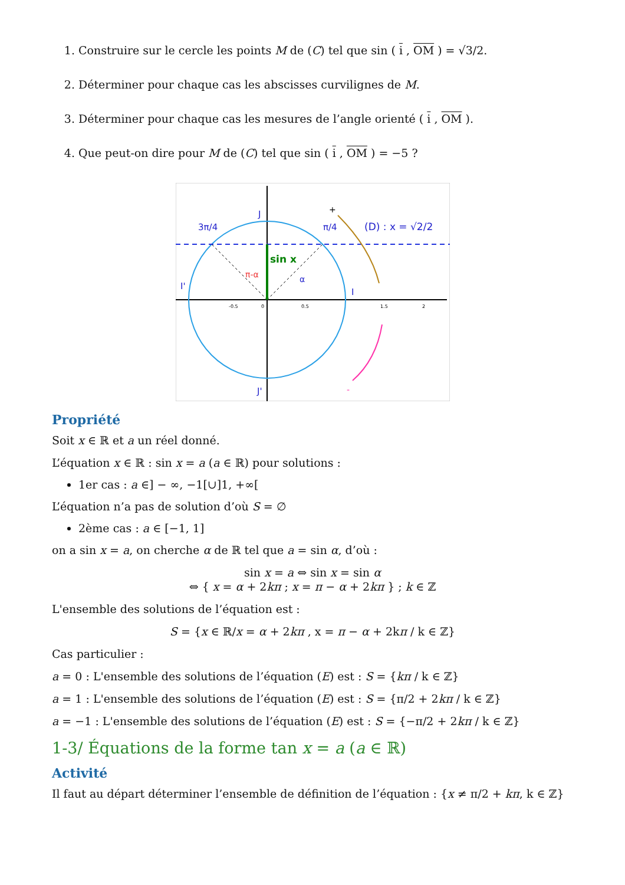1. Construire sur le cercle les points M de (C) tel que sin ( i , OM ) = √3/2.
2. Déterminer pour chaque cas les abscisses curvilignes de M.
3. Déterminer pour chaque cas les mesures de l’angle orienté ( i , OM ).
4. Que peut-on dire pour M de (C) tel que sin ( i , OM ) = −5 ?
sin x
π-α
α
J
J'
I'
I
3π/4
π/4
(D) : x = √2/2
-0.5
0
0.5
1.5
2
+
-
Propriété
Soit x ∈ ℝ et a un réel donné.
L’équation x ∈ ℝ : sin x = a (a ∈ ℝ) pour solutions :
1er cas : a ∈] − ∞, −1[∪]1, +∞[
L’équation n’a pas de solution d’où S = ∅
2ème cas : a ∈ [−1, 1]
on a sin x = a, on cherche α de ℝ tel que a = sin α, d’où :
sin x = a ⇔ sin x = sin α
⇔ { x = α + 2kπ ; x = π − α + 2kπ } ; k ∈ ℤ
L'ensemble des solutions de l’équation est :
S = {x ∈ ℝ/x = α + 2kπ , x = π − α + 2kπ / k ∈ ℤ}
Cas particulier :
a = 0 : L'ensemble des solutions de l’équation (E) est : S = {kπ / k ∈ ℤ}
a = 1 : L'ensemble des solutions de l’équation (E) est : S = {π/2 + 2kπ / k ∈ ℤ}
a = −1 : L'ensemble des solutions de l’équation (E) est : S = {−π/2 + 2kπ / k ∈ ℤ}
1-3/ Équations de la forme tan x = a (a ∈ ℝ)
Activité
Il faut au départ déterminer l’ensemble de définition de l’équation : {x ≠ π/2 + kπ, k ∈ ℤ}